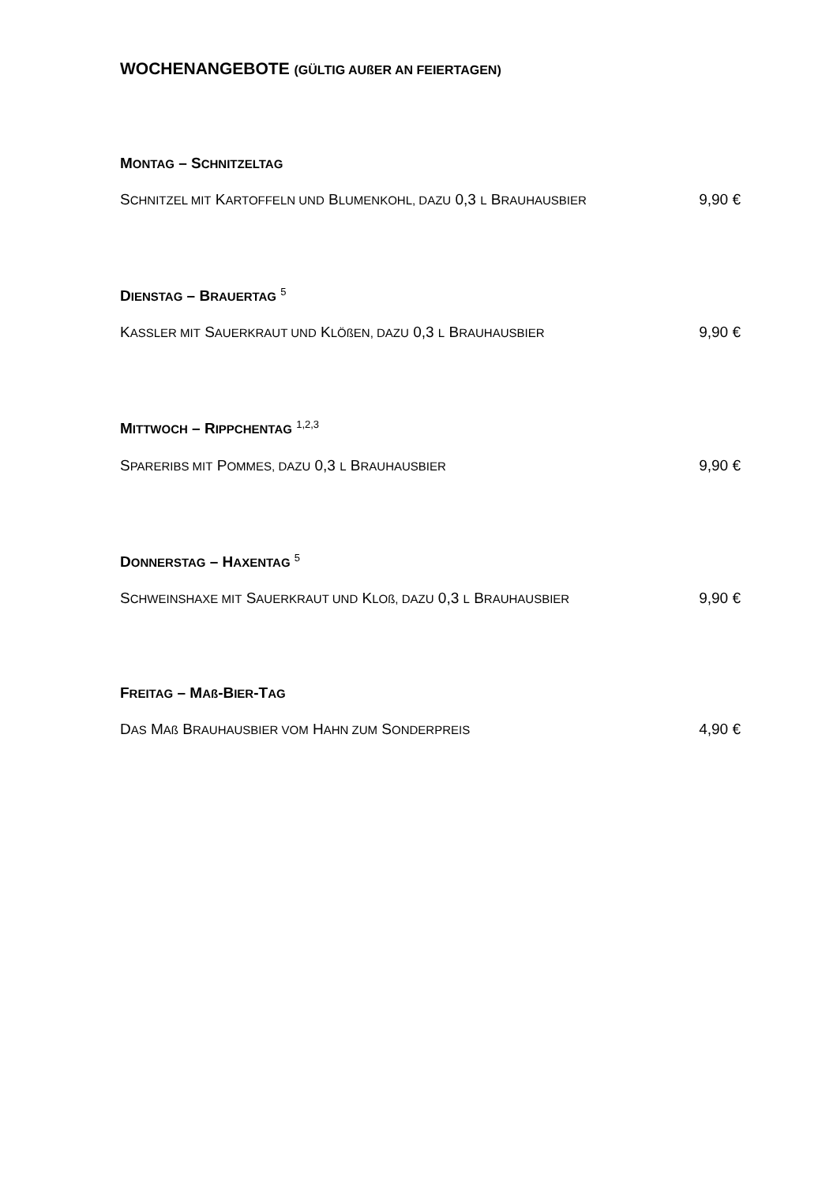WOCHENANGEBOTE (GÜLTIG AUßER AN FEIERTAGEN)
MONTAG – SCHNITZELTAG
SCHNITZEL MIT KARTOFFELN UND BLUMENKOHL, DAZU 0,3 L BRAUHAUSBIER 9,90 €
DIENSTAG – BRAUERTAG <sup>5</sup>
KASSLER MIT SAUERKRAUT UND KLÖßEN, DAZU 0,3 L BRAUHAUSBIER 9,90 €
MITTWOCH – RIPPCHENTAG <sup>1,2,3</sup>
SPARERIBS MIT POMMES, DAZU 0,3 L BRAUHAUSBIER 9,90 €
DONNERSTAG – HAXENTAG <sup>5</sup>
SCHWEINSHAXE MIT SAUERKRAUT UND KLOß, DAZU 0,3 L BRAUHAUSBIER 9,90 €
FREITAG – MAß-BIER-TAG
DAS MAß BRAUHAUSBIER VOM HAHN ZUM SONDERPREIS 4,90 €